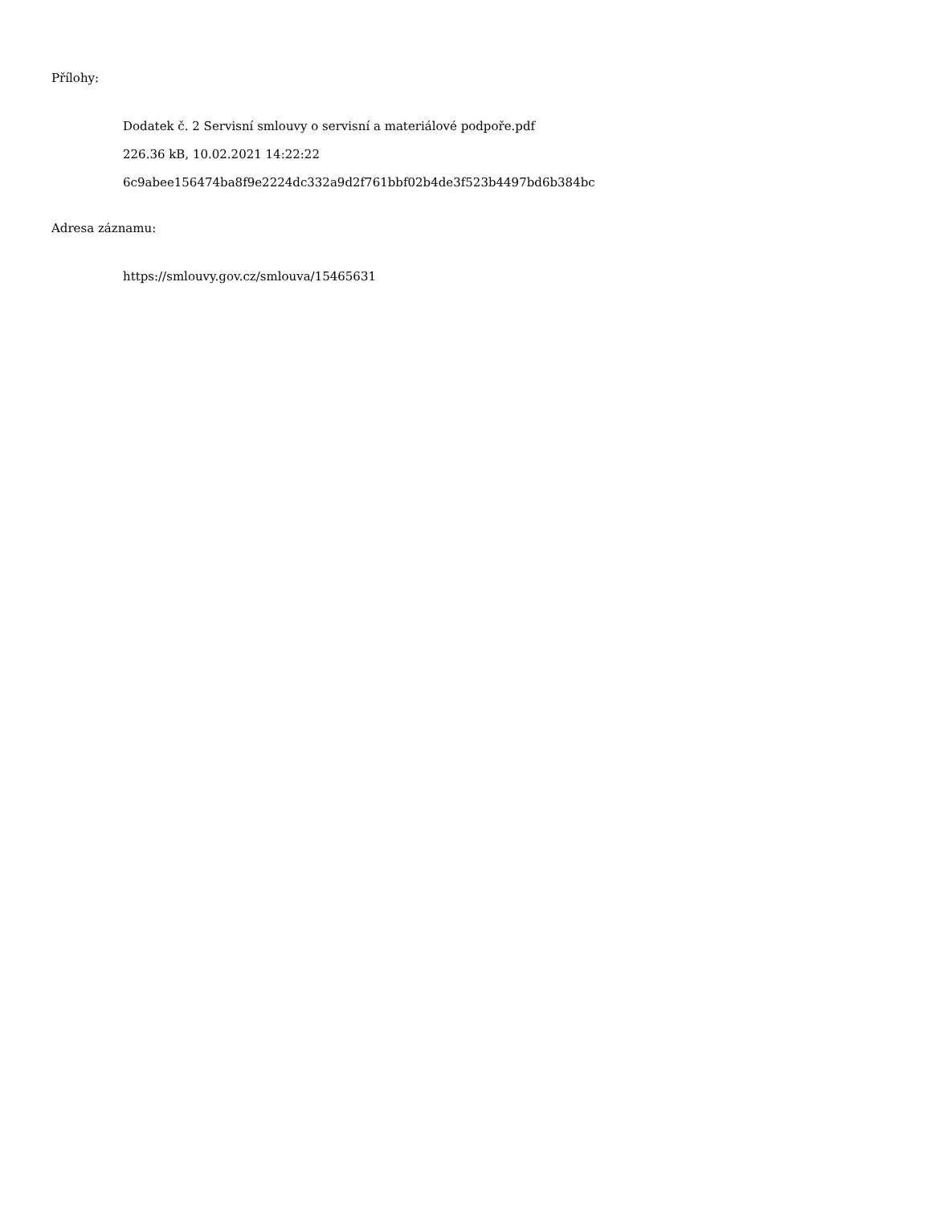Přílohy:
Dodatek č. 2 Servisní smlouvy o servisní a materiálové podpoře.pdf
226.36 kB, 10.02.2021 14:22:22
6c9abee156474ba8f9e2224dc332a9d2f761bbf02b4de3f523b4497bd6b384bc
Adresa záznamu:
https://smlouvy.gov.cz/smlouva/15465631